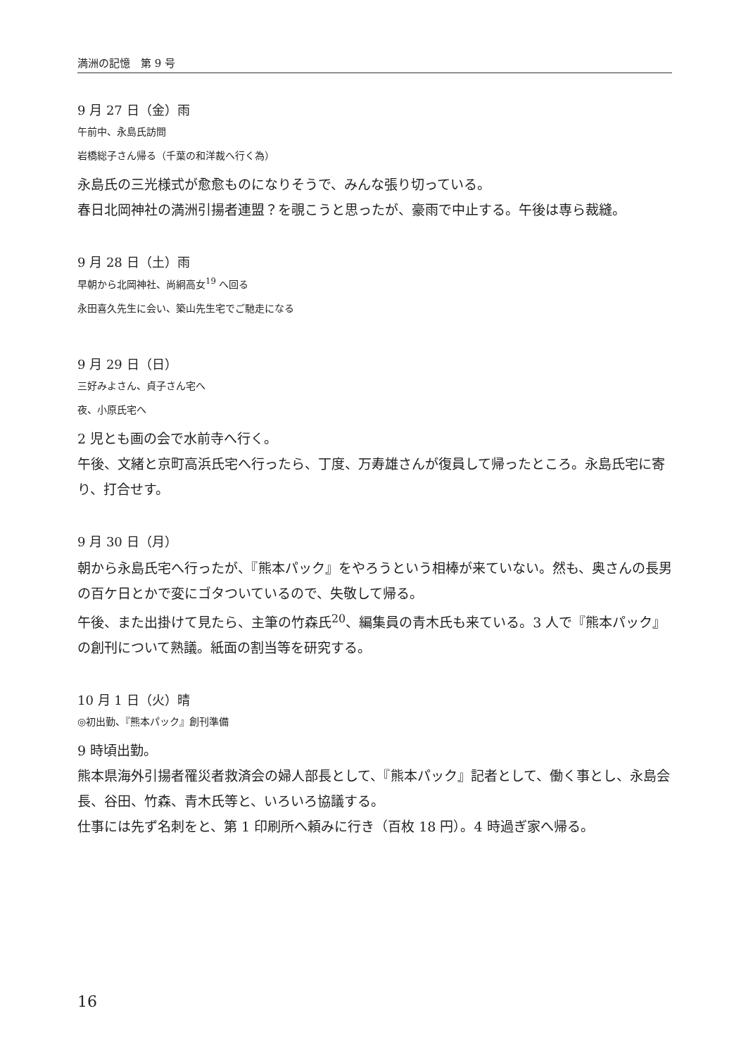満洲の記憶　第 9 号
9 月 27 日（金）雨
午前中、永島氏訪問
岩橋総子さん帰る（千葉の和洋裁へ行く為）
永島氏の三光様式が愈愈ものになりそうで、みんな張り切っている。
春日北岡神社の満洲引揚者連盟？を覗こうと思ったが、豪雨で中止する。午後は専ら裁縫。
9 月 28 日（土）雨
早朝から北岡神社、尚絅高女<sup>19</sup> へ回る
永田喜久先生に会い、築山先生宅でご馳走になる
9 月 29 日（日）
三好みよさん、貞子さん宅へ
夜、小原氏宅へ
2 児とも画の会で水前寺へ行く。
午後、文緒と京町高浜氏宅へ行ったら、丁度、万寿雄さんが復員して帰ったところ。永島氏宅に寄り、打合せす。
9 月 30 日（月）
朝から永島氏宅へ行ったが、『熊本パック』をやろうという相棒が来ていない。然も、奥さんの長男の百ケ日とかで変にゴタついているので、失敬して帰る。
午後、また出掛けて見たら、主筆の竹森氏<sup>20</sup>、編集員の青木氏も来ている。3 人で『熊本パック』の創刊について熟議。紙面の割当等を研究する。
10 月 1 日（火）晴
◎初出勤、『熊本パック』創刊準備
9 時頃出勤。
熊本県海外引揚者罹災者救済会の婦人部長として、『熊本パック』記者として、働く事とし、永島会長、谷田、竹森、青木氏等と、いろいろ協議する。
仕事には先ず名刺をと、第 1 印刷所へ頼みに行き（百枚 18 円）。4 時過ぎ家へ帰る。
16